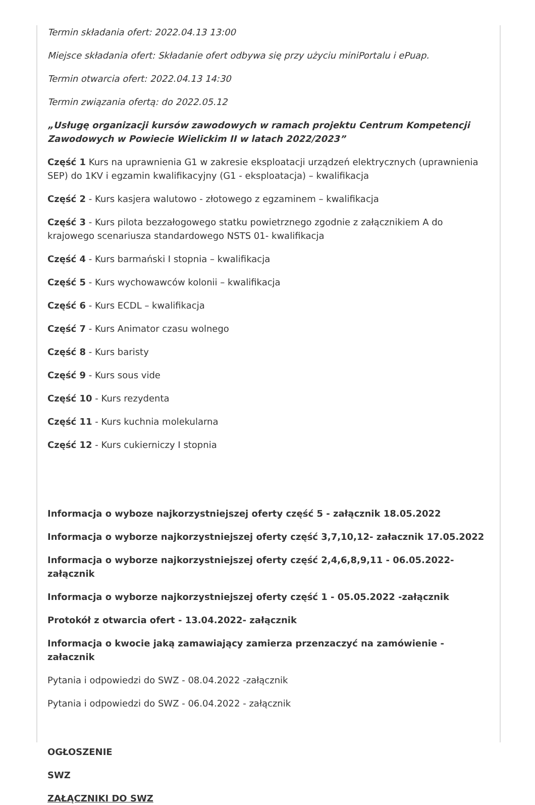Termin składania ofert: 2022.04.13 13:00
Miejsce składania ofert: Składanie ofert odbywa się przy użyciu miniPortalu i ePuap.
Termin otwarcia ofert: 2022.04.13 14:30
Termin związania ofertą: do 2022.05.12
„Usługę organizacji kursów zawodowych w ramach projektu Centrum Kompetencji Zawodowych w Powiecie Wielickim II w latach 2022/2023”
Część 1 Kurs na uprawnienia G1 w zakresie eksploatacji urządzeń elektrycznych (uprawnienia SEP) do 1KV i egzamin kwalifikacyjny (G1 - eksploatacja) – kwalifikacja
Część 2 - Kurs kasjera walutowo - złotowego z egzaminem – kwalifikacja
Część 3 - Kurs pilota bezzałogowego statku powietrznego zgodnie z załącznikiem A do krajowego scenariusza standardowego NSTS 01- kwalifikacja
Część 4 - Kurs barmański I stopnia – kwalifikacja
Część 5 - Kurs wychowawców kolonii – kwalifikacja
Część 6 - Kurs ECDL – kwalifikacja
Część 7 - Kurs Animator czasu wolnego
Część 8 - Kurs baristy
Część 9 - Kurs sous vide
Część 10 - Kurs rezydenta
Część 11 - Kurs kuchnia molekularna
Część 12 - Kurs cukierniczy I stopnia
Informacja o wyboze najkorzystniejszej oferty część 5 - załącznik 18.05.2022
Informacja o wyborze najkorzystniejszej oferty część 3,7,10,12- załacznik 17.05.2022
Informacja o wyborze najkorzystniejszej oferty część 2,4,6,8,9,11 - 06.05.2022- załącznik
Informacja o wyborze najkorzystniejszej oferty część 1 - 05.05.2022 -załącznik
Protokół z otwarcia ofert - 13.04.2022- załącznik
Informacja o kwocie jaką zamawiający zamierza przenzaczyć na zamówienie - załacznik
Pytania i odpowiedzi do SWZ - 08.04.2022 -załącznik
Pytania i odpowiedzi do SWZ - 06.04.2022 - załącznik
OGŁOSZENIE
SWZ
ZAŁĄCZNIKI DO SWZ